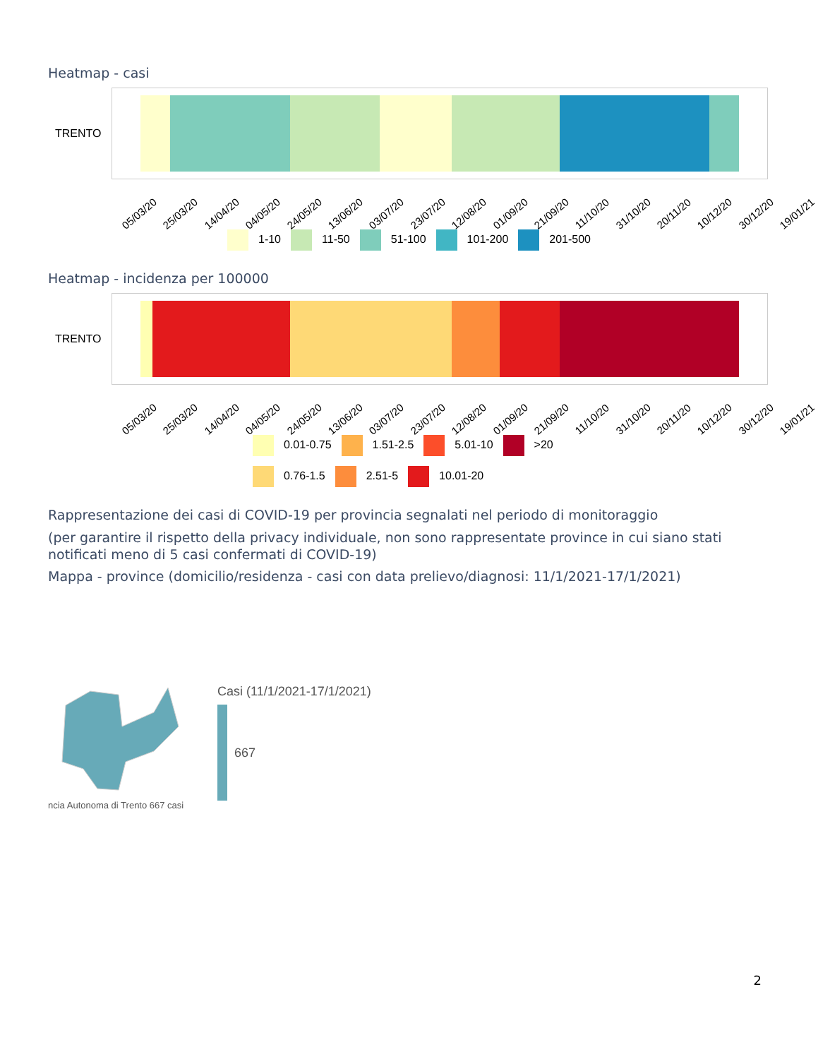Heatmap - casi
TRENTO
05/03/20 25/03/20 14/04/20 04/05/20 24/05/20 13/06/20 03/07/20 23/07/20 12/08/20 01/09/20 21/09/20 11/10/20 31/10/20 20/11/20 10/12/20 30/12/20 19/01/21
1-10 11-50 51-100 101-200 201-500
Heatmap - incidenza per 100000
TRENTO
05/03/20 25/03/20 14/04/20 04/05/20 24/05/20 13/06/20 03/07/20 23/07/20 12/08/20 01/09/20 21/09/20 11/10/20 31/10/20 20/11/20 10/12/20 30/12/20 19/01/21
0.01-0.75 1.51-2.5 5.01-10 >20 0.76-1.5 2.51-5 10.01-20
Rappresentazione dei casi di COVID-19 per provincia segnalati nel periodo di monitoraggio
(per garantire il rispetto della privacy individuale, non sono rappresentate province in cui siano stati notificati meno di 5 casi confermati di COVID-19)
Mappa - province (domicilio/residenza - casi con data prelievo/diagnosi: 11/1/2021-17/1/2021)
ncia Autonoma di Trento 667 casi
Casi (11/1/2021-17/1/2021)
667
2